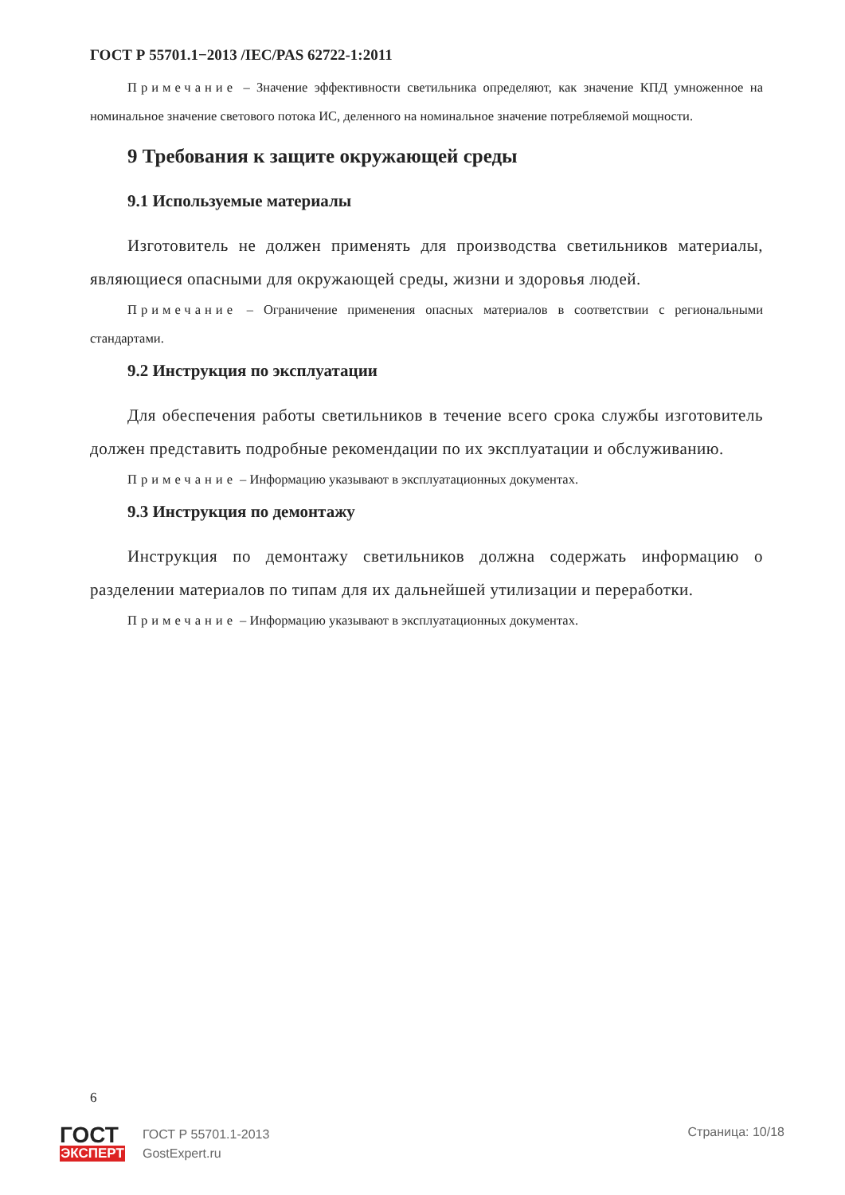ГОСТ Р 55701.1−2013 /IEC/PAS 62722-1:2011
Примечание – Значение эффективности светильника определяют, как значение КПД умноженное на номинальное значение светового потока ИС, деленного на номинальное значение потребляемой мощности.
9 Требования к защите окружающей среды
9.1 Используемые материалы
Изготовитель не должен применять для производства светильников материалы, являющиеся опасными для окружающей среды, жизни и здоровья людей.
Примечание – Ограничение применения опасных материалов в соответствии с региональными стандартами.
9.2 Инструкция по эксплуатации
Для обеспечения работы светильников в течение всего срока службы изготовитель должен представить подробные рекомендации по их эксплуатации и обслуживанию.
Примечание – Информацию указывают в эксплуатационных документах.
9.3 Инструкция по демонтажу
Инструкция по демонтажу светильников должна содержать информацию о разделении материалов по типам для их дальнейшей утилизации и переработки.
Примечание – Информацию указывают в эксплуатационных документах.
6
ГОСТ
ЭКСПЕРТ
ГОСТ Р 55701.1-2013
GostExpert.ru
Страница: 10/18